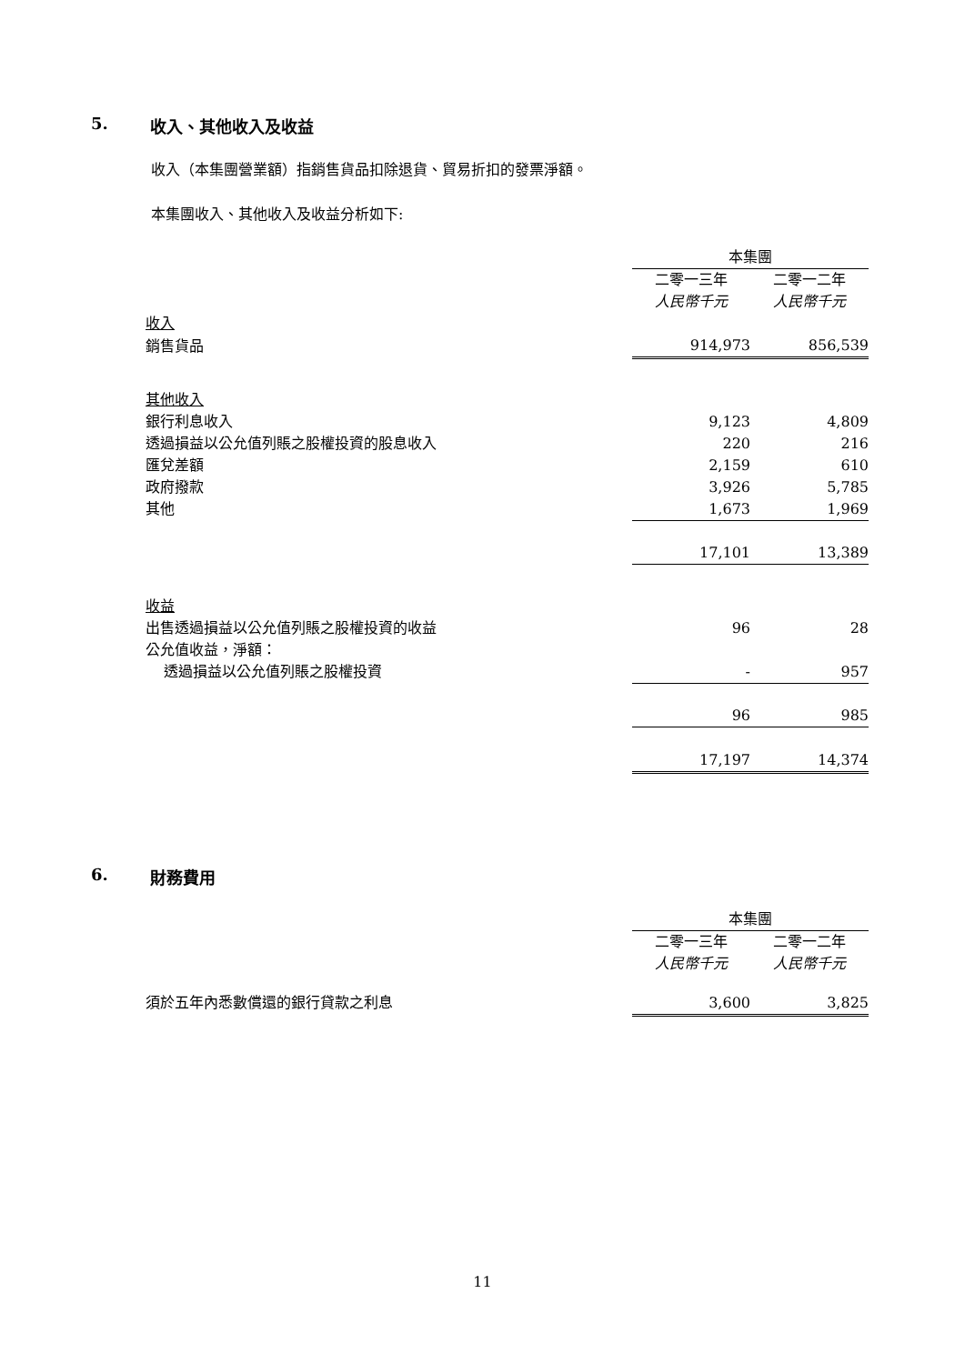5. 收入、其他收入及收益
收入（本集團營業額）指銷售貨品扣除退貨、貿易折扣的發票淨額。
本集團收入、其他收入及收益分析如下:
| | 本集團 | |
| | 二零一三年 | 二零一二年 |
| | 人民幣千元 | 人民幣千元 |
| 收入 | | |
| 銷售貨品 | 914,973 | 856,539 |
| 其他收入 | | |
| 銀行利息收入 | 9,123 | 4,809 |
| 透過損益以公允值列賬之股權投資的股息收入 | 220 | 216 |
| 匯兌差額 | 2,159 | 610 |
| 政府撥款 | 3,926 | 5,785 |
| 其他 | 1,673 | 1,969 |
| | 17,101 | 13,389 |
| 收益 | | |
| 出售透過損益以公允值列賬之股權投資的收益 | 96 | 28 |
| 公允值收益，淨額： | | |
| 透過損益以公允值列賬之股權投資 | - | 957 |
| | 96 | 985 |
| | 17,197 | 14,374 |
6. 財務費用
| | 本集團 | |
| | 二零一三年 | 二零一二年 |
| | 人民幣千元 | 人民幣千元 |
| 須於五年內悉數償還的銀行貸款之利息 | 3,600 | 3,825 |
11